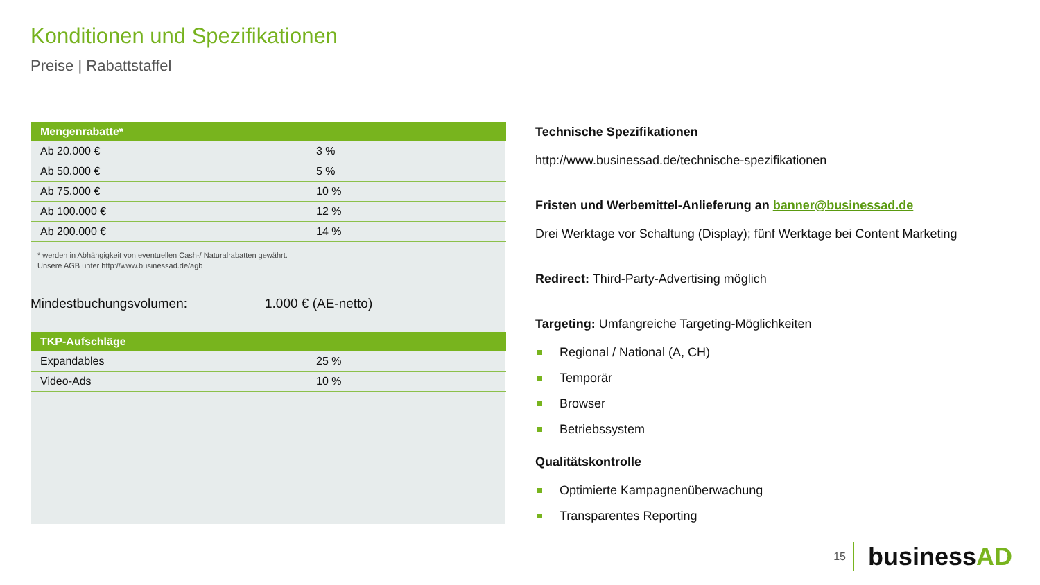Konditionen und Spezifikationen
Preise | Rabattstaffel
| Mengenrabatte* | |
| --- | --- |
| Ab 20.000 € | 3 % |
| Ab 50.000 € | 5 % |
| Ab 75.000 € | 10 % |
| Ab 100.000 € | 12 % |
| Ab 200.000 € | 14 % |
* werden in Abhängigkeit von eventuellen Cash-/ Naturalrabatten gewährt.
Unsere AGB unter http://www.businessad.de/agb
Mindestbuchungsvolumen: 1.000 € (AE-netto)
| TKP-Aufschläge | |
| --- | --- |
| Expandables | 25 % |
| Video-Ads | 10 % |
Technische Spezifikationen
http://www.businessad.de/technische-spezifikationen
Fristen und Werbemittel-Anlieferung an banner@businessad.de
Drei Werktage vor Schaltung (Display); fünf Werktage bei Content Marketing
Redirect: Third-Party-Advertising möglich
Targeting: Umfangreiche Targeting-Möglichkeiten
Regional / National (A, CH)
Temporär
Browser
Betriebssystem
Qualitätskontrolle
Optimierte Kampagnenüberwachung
Transparentes Reporting
15 businessAD